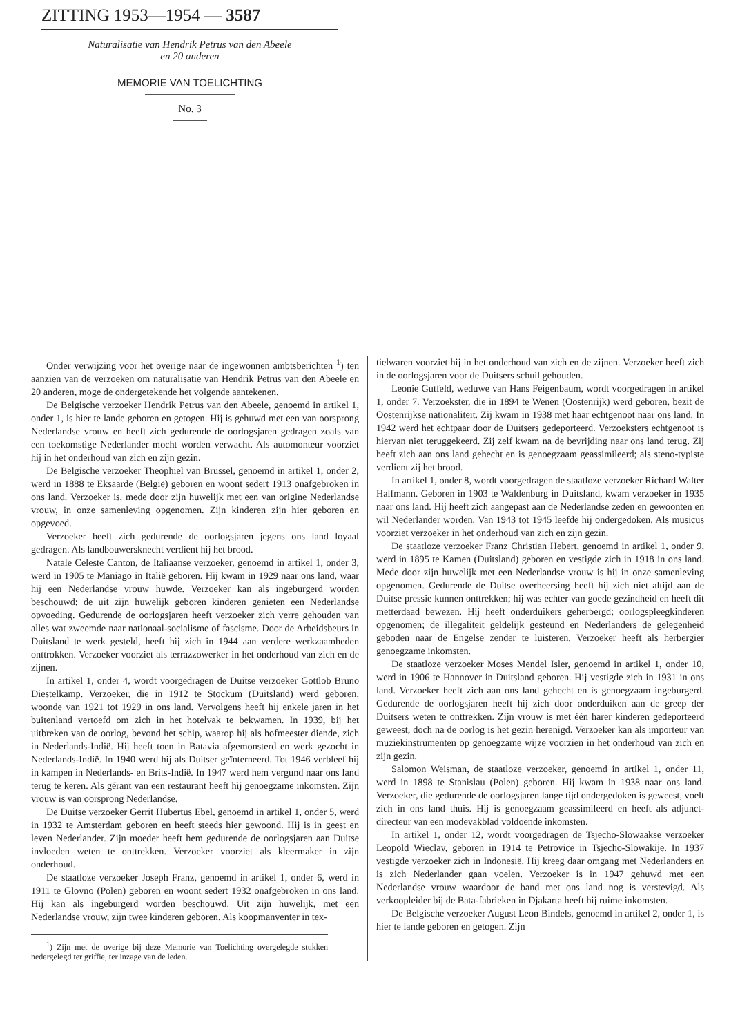ZITTING 1953—1954 — 3587
Naturalisatie van Hendrik Petrus van den Abeele
en 20 anderen
MEMORIE VAN TOELICHTING
No. 3
Onder verwijzing voor het overige naar de ingewonnen ambtsberichten <sup>1</sup>) ten aanzien van de verzoeken om naturalisatie van Hendrik Petrus van den Abeele en 20 anderen, moge de ondergetekende het volgende aantekenen.
De Belgische verzoeker Hendrik Petrus van den Abeele, genoemd in artikel 1, onder 1, is hier te lande geboren en getogen. Hij is gehuwd met een van oorsprong Nederlandse vrouw en heeft zich gedurende de oorlogsjaren gedragen zoals van een toekomstige Nederlander mocht worden verwacht. Als automonteur voorziet hij in het onderhoud van zich en zijn gezin.
De Belgische verzoeker Theophiel van Brussel, genoemd in artikel 1, onder 2, werd in 1888 te Eksaarde (België) geboren en woont sedert 1913 onafgebroken in ons land. Verzoeker is, mede door zijn huwelijk met een van origine Nederlandse vrouw, in onze samenleving opgenomen. Zijn kinderen zijn hier geboren en opgevoed.
Verzoeker heeft zich gedurende de oorlogsjaren jegens ons land loyaal gedragen. Als landbouwersknecht verdient hij het brood.
Natale Celeste Canton, de Italiaanse verzoeker, genoemd in artikel 1, onder 3, werd in 1905 te Maniago in Italië geboren. Hij kwam in 1929 naar ons land, waar hij een Nederlandse vrouw huwde. Verzoeker kan als ingeburgerd worden beschouwd; de uit zijn huwelijk geboren kinderen genieten een Nederlandse opvoeding. Gedurende de oorlogsjaren heeft verzoeker zich verre gehouden van alles wat zweemde naar nationaal-socialisme of fascisme. Door de Arbeidsbeurs in Duitsland te werk gesteld, heeft hij zich in 1944 aan verdere werkzaamheden onttrokken. Verzoeker voorziet als terrazzowerker in het onderhoud van zich en de zijnen.
In artikel 1, onder 4, wordt voorgedragen de Duitse verzoeker Gottlob Bruno Diestelkamp. Verzoeker, die in 1912 te Stockum (Duitsland) werd geboren, woonde van 1921 tot 1929 in ons land. Vervolgens heeft hij enkele jaren in het buitenland vertoefd om zich in het hotelvak te bekwamen. In 1939, bij het uitbreken van de oorlog, bevond het schip, waarop hij als hofmeester diende, zich in Nederlands-Indië. Hij heeft toen in Batavia afgemonsterd en werk gezocht in Nederlands-Indië. In 1940 werd hij als Duitser geïnterneerd. Tot 1946 verbleef hij in kampen in Nederlands- en Brits-Indië. In 1947 werd hem vergund naar ons land terug te keren. Als gérant van een restaurant heeft hij genoegzame inkomsten. Zijn vrouw is van oorsprong Nederlandse.
De Duitse verzoeker Gerrit Hubertus Ebel, genoemd in artikel 1, onder 5, werd in 1932 te Amsterdam geboren en heeft steeds hier gewoond. Hij is in geest en leven Nederlander. Zijn moeder heeft hem gedurende de oorlogsjaren aan Duitse invloeden weten te onttrekken. Verzoeker voorziet als kleermaker in zijn onderhoud.
De staatloze verzoeker Joseph Franz, genoemd in artikel 1, onder 6, werd in 1911 te Glovno (Polen) geboren en woont sedert 1932 onafgebroken in ons land. Hij kan als ingeburgerd worden beschouwd. Uit zijn huwelijk, met een Nederlandse vrouw, zijn twee kinderen geboren. Als koopmanventer in tex-
<sup>1</sup>) Zijn met de overige bij deze Memorie van Toelichting overgelegde stukken nedergelegd ter griffie, ter inzage van de leden.
tielwaren voorziet hij in het onderhoud van zich en de zijnen. Verzoeker heeft zich in de oorlogsjaren voor de Duitsers schuil gehouden.
Leonie Gutfeld, weduwe van Hans Feigenbaum, wordt voorgedragen in artikel 1, onder 7. Verzoekster, die in 1894 te Wenen (Oostenrijk) werd geboren, bezit de Oostenrijkse nationaliteit. Zij kwam in 1938 met haar echtgenoot naar ons land. In 1942 werd het echtpaar door de Duitsers gedeporteerd. Verzoeksters echtgenoot is hiervan niet teruggekeerd. Zij zelf kwam na de bevrijding naar ons land terug. Zij heeft zich aan ons land gehecht en is genoegzaam geassimileerd; als steno-typiste verdient zij het brood.
In artikel 1, onder 8, wordt voorgedragen de staatloze verzoeker Richard Walter Halfmann. Geboren in 1903 te Waldenburg in Duitsland, kwam verzoeker in 1935 naar ons land. Hij heeft zich aangepast aan de Nederlandse zeden en gewoonten en wil Nederlander worden. Van 1943 tot 1945 leefde hij ondergedoken. Als musicus voorziet verzoeker in het onderhoud van zich en zijn gezin.
De staatloze verzoeker Franz Christian Hebert, genoemd in artikel 1, onder 9, werd in 1895 te Kamen (Duitsland) geboren en vestigde zich in 1918 in ons land. Mede door zijn huwelijk met een Nederlandse vrouw is hij in onze samenleving opgenomen. Gedurende de Duitse overheersing heeft hij zich niet altijd aan de Duitse pressie kunnen onttrekken; hij was echter van goede gezindheid en heeft dit metterdaad bewezen. Hij heeft onderduikers geherbergd; oorlogspleegkinderen opgenomen; de illegaliteit geldelijk gesteund en Nederlanders de gelegenheid geboden naar de Engelse zender te luisteren. Verzoeker heeft als herbergier genoegzame inkomsten.
De staatloze verzoeker Moses Mendel Isler, genoemd in artikel 1, onder 10, werd in 1906 te Hannover in Duitsland geboren. Hij vestigde zich in 1931 in ons land. Verzoeker heeft zich aan ons land gehecht en is genoegzaam ingeburgerd. Gedurende de oorlogsjaren heeft hij zich door onderduiken aan de greep der Duitsers weten te onttrekken. Zijn vrouw is met één harer kinderen gedeporteerd geweest, doch na de oorlog is het gezin herenigd. Verzoeker kan als importeur van muziekinstrumenten op genoegzame wijze voorzien in het onderhoud van zich en zijn gezin.
Salomon Weisman, de staatloze verzoeker, genoemd in artikel 1, onder 11, werd in 1898 te Stanislau (Polen) geboren. Hij kwam in 1938 naar ons land. Verzoeker, die gedurende de oorlogsjaren lange tijd ondergedoken is geweest, voelt zich in ons land thuis. Hij is genoegzaam geassimileerd en heeft als adjunct-directeur van een modevakblad voldoende inkomsten.
In artikel 1, onder 12, wordt voorgedragen de Tsjecho-Slowaakse verzoeker Leopold Wieclav, geboren in 1914 te Petrovice in Tsjecho-Slowakije. In 1937 vestigde verzoeker zich in Indonesië. Hij kreeg daar omgang met Nederlanders en is zich Nederlander gaan voelen. Verzoeker is in 1947 gehuwd met een Nederlandse vrouw waardoor de band met ons land nog is verstevigd. Als verkoopleider bij de Bata-fabrieken in Djakarta heeft hij ruime inkomsten.
De Belgische verzoeker August Leon Bindels, genoemd in artikel 2, onder 1, is hier te lande geboren en getogen. Zijn